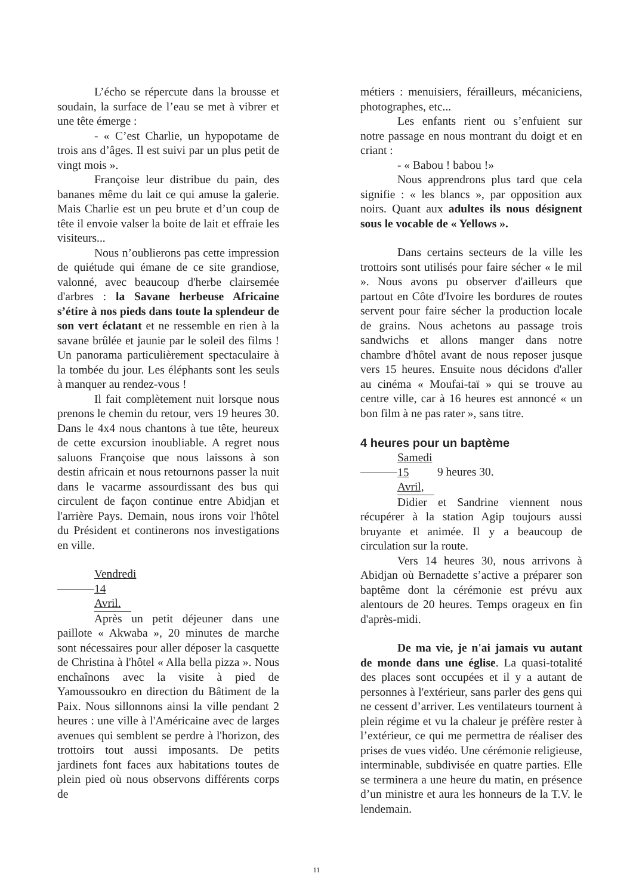L’écho se répercute dans la brousse et soudain, la surface de l’eau se met à vibrer et une tête émerge :
- « C’est Charlie, un hypopotame de trois ans d’âges. Il est suivi par un plus petit de vingt mois ».
Françoise leur distribue du pain, des bananes même du lait ce qui amuse la galerie. Mais Charlie est un peu brute et d’un coup de tête il envoie valser la boite de lait et effraie les visiteurs...
Nous n’oublierons pas cette impression de quiétude qui émane de ce site grandiose, valonné, avec beaucoup d'herbe clairsemée d'arbres : la Savane herbeuse Africaine s’étire à nos pieds dans toute la splendeur de son vert éclatant et ne ressemble en rien à la savane brûlée et jaunie par le soleil des films ! Un panorama particulièrement spectaculaire à la tombée du jour. Les éléphants sont les seuls à manquer au rendez-vous !
Il fait complètement nuit lorsque nous prenons le chemin du retour, vers 19 heures 30. Dans le 4x4 nous chantons à tue tête, heureux de cette excursion inoubliable. A regret nous saluons Françoise que nous laissons à son destin africain et nous retournons passer la nuit dans le vacarme assourdissant des bus qui circulent de façon continue entre Abidjan et l'arrière Pays. Demain, nous irons voir l'hôtel du Président et continerons nos investigations en ville.
Vendredi 14 Avril.
Après un petit déjeuner dans une paillote « Akwaba », 20 minutes de marche sont nécessaires pour aller déposer la casquette de Christina à l'hôtel « Alla bella pizza ». Nous enchaînons avec la visite à pied de Yamoussoukro en direction du Bâtiment de la Paix. Nous sillonnons ainsi la ville pendant 2 heures : une ville à l'Américaine avec de larges avenues qui semblent se perdre à l'horizon, des trottoirs tout aussi imposants. De petits jardinets font faces aux habitations toutes de plein pied où nous observons différents corps de
métiers : menuisiers, férailleurs, mécaniciens, photographes, etc...
Les enfants rient ou s’enfuient sur notre passage en nous montrant du doigt et en criant :
- « Babou ! babou !»
Nous apprendrons plus tard que cela signifie : « les blancs », par opposition aux noirs. Quant aux adultes ils nous désignent sous le vocable de « Yellows ».
Dans certains secteurs de la ville les trottoirs sont utilisés pour faire sécher « le mil ». Nous avons pu observer d'ailleurs que partout en Côte d'Ivoire les bordures de routes servent pour faire sécher la production locale de grains. Nous achetons au passage trois sandwichs et allons manger dans notre chambre d'hôtel avant de nous reposer jusque vers 15 heures. Ensuite nous décidons d'aller au cinéma « Moufai-taï » qui se trouve au centre ville, car à 16 heures est annoncé « un bon film à ne pas rater », sans titre.
4 heures pour un baptème
Samedi 15 Avril, 9 heures 30.
Didier et Sandrine viennent nous récupérer à la station Agip toujours aussi bruyante et animée. Il y a beaucoup de circulation sur la route.
Vers 14 heures 30, nous arrivons à Abidjan où Bernadette s’active a préparer son baptême dont la cérémonie est prévu aux alentours de 20 heures. Temps orageux en fin d'après-midi.
De ma vie, je n'ai jamais vu autant de monde dans une église. La quasi-totalité des places sont occupées et il y a autant de personnes à l'extérieur, sans parler des gens qui ne cessent d’arriver. Les ventilateurs tournent à plein régime et vu la chaleur je préfère rester à l’extérieur, ce qui me permettra de réaliser des prises de vues vidéo. Une cérémonie religieuse, interminable, subdivisée en quatre parties. Elle se terminera a une heure du matin, en présence d’un ministre et aura les honneurs de la T.V. le lendemain.
11